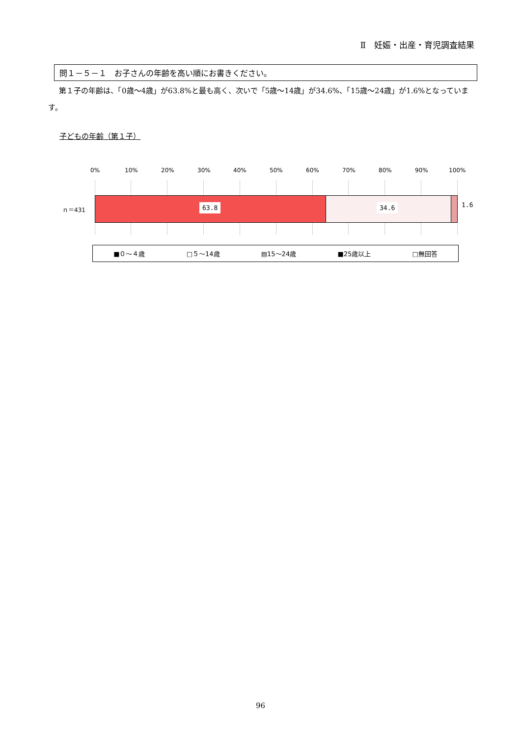Ⅱ　妊娠・出産・育児調査結果
問１－５－１　お子さんの年齢を高い順にお書きください。
第１子の年齢は、「0歳～4歳」が63.8%と最も高く、次いで「5歳～14歳」が34.6%、「15歳～24歳」が1.6%となっています。
子どもの年齢（第１子）
0% 10% 20% 30% 40% 50% 60% 70% 80% 90% 100%
ｎ＝431 63.8 34.6 1.6
■０～４歳 □５～14歳 ▤15～24歳 ■25歳以上 □無回答
96